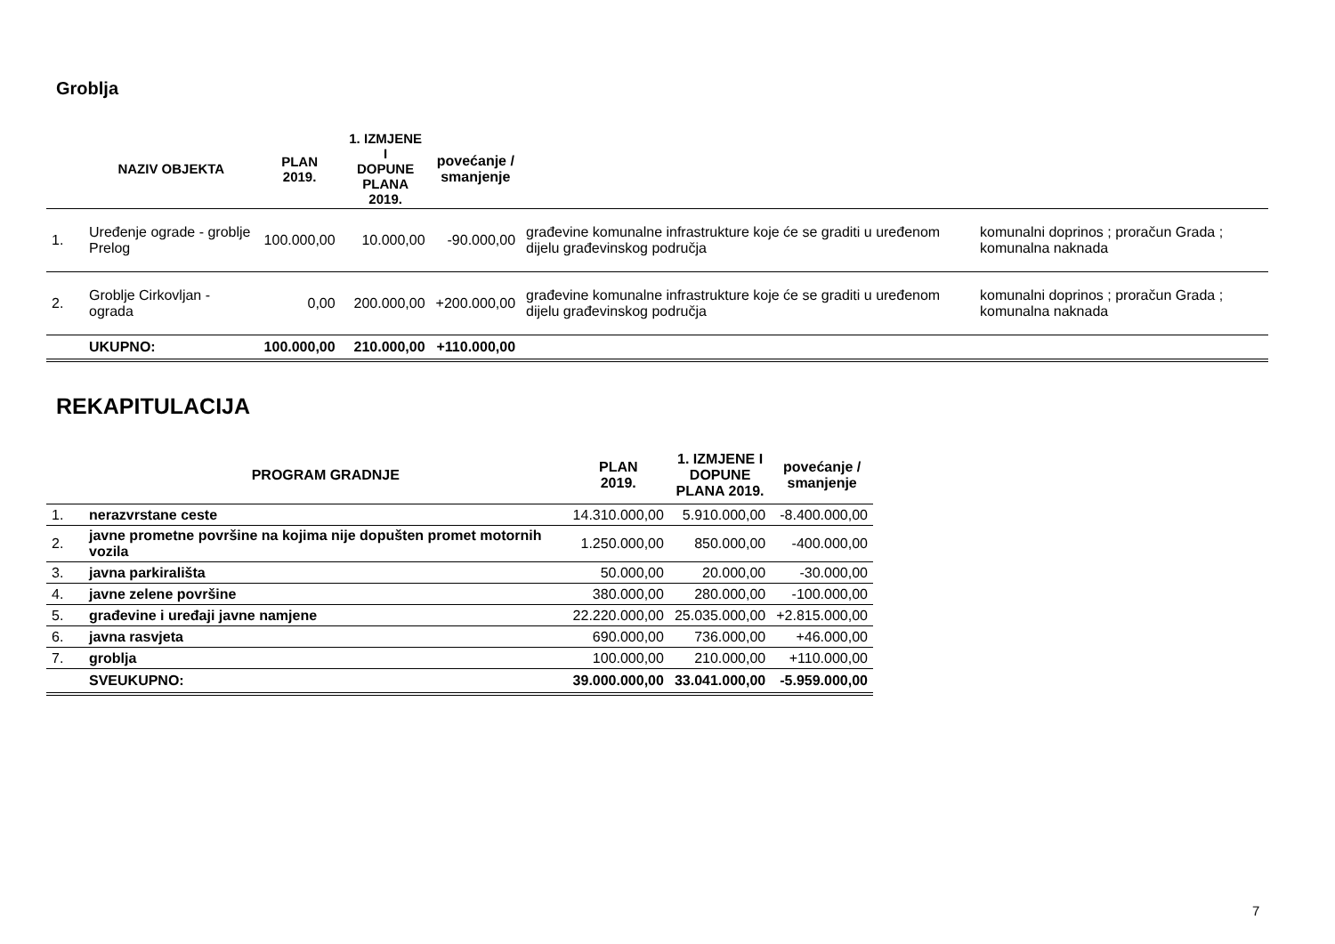Groblja
| | NAZIV OBJEKTA | PLAN 2019. | 1. IZMJENE I DOPUNE PLANA 2019. | povećanje / smanjenje | | |
| --- | --- | --- | --- | --- | --- | --- |
| 1. | Uređenje ograde - groblje Prelog | 100.000,00 | 10.000,00 | -90.000,00 | građevine komunalne infrastrukture koje će se graditi u uređenom dijelu građevinskog područja | komunalni doprinos ; proračun Grada ; komunalna naknada |
| 2. | Groblje Cirkovljan - ograda | 0,00 | 200.000,00 | +200.000,00 | građevine komunalne infrastrukture koje će se graditi u uređenom dijelu građevinskog područja | komunalni doprinos ; proračun Grada ; komunalna naknada |
| | UKUPNO: | 100.000,00 | 210.000,00 | +110.000,00 | | |
REKAPITULACIJA
| | PROGRAM GRADNJE | PLAN 2019. | 1. IZMJENE I DOPUNE PLANA 2019. | povećanje / smanjenje |
| --- | --- | --- | --- | --- |
| 1. | nerazvrstane ceste | 14.310.000,00 | 5.910.000,00 | -8.400.000,00 |
| 2. | javne prometne površine na kojima nije dopušten promet motornih vozila | 1.250.000,00 | 850.000,00 | -400.000,00 |
| 3. | javna parkirališta | 50.000,00 | 20.000,00 | -30.000,00 |
| 4. | javne zelene površine | 380.000,00 | 280.000,00 | -100.000,00 |
| 5. | građevine i uređaji javne namjene | 22.220.000,00 | 25.035.000,00 | +2.815.000,00 |
| 6. | javna rasvjeta | 690.000,00 | 736.000,00 | +46.000,00 |
| 7. | groblja | 100.000,00 | 210.000,00 | +110.000,00 |
| | SVEUKUPNO: | 39.000.000,00 | 33.041.000,00 | -5.959.000,00 |
7